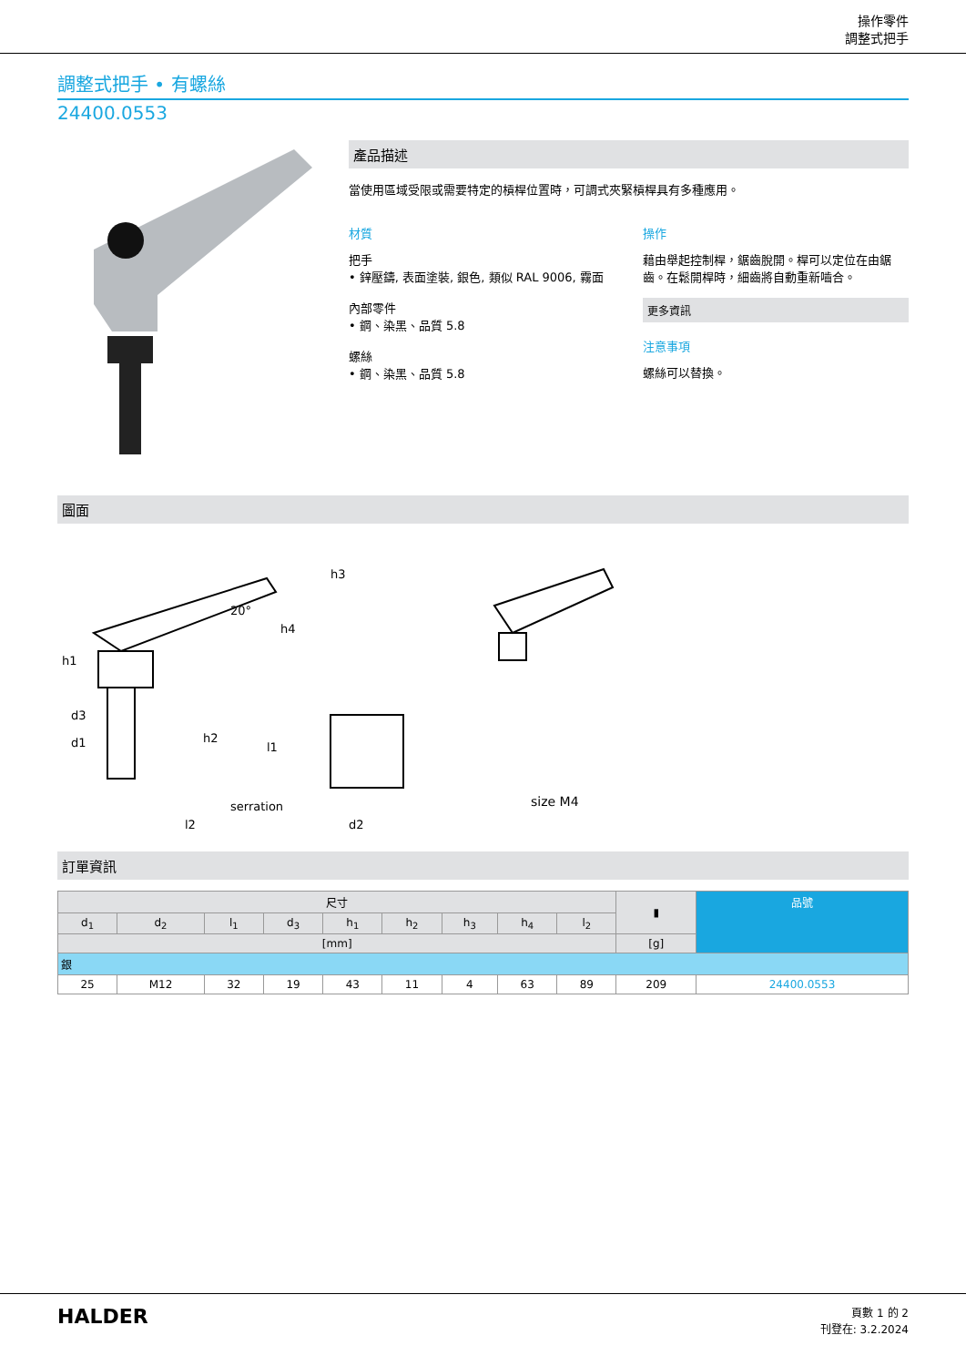操作零件
調整式把手
調整式把手 • 有螺絲
24400.0553
產品描述
當使用區域受限或需要特定的槓桿位置時，可調式夾緊槓桿具有多種應用。
材質
把手
• 鋅壓鑄, 表面塗裝, 銀色, 類似 RAL 9006, 霧面
內部零件
• 鋼、染黑、品質 5.8
螺絲
• 鋼、染黑、品質 5.8
操作
藉由舉起控制桿，鋸齒脫開。桿可以定位在由鋸齒。在鬆開桿時，細齒將自動重新嚙合。
更多資訊
注意事項
螺絲可以替換。
圖面
h1
d3
d1
h2
l1
h4
h3
20°
serration
size M4
l2
d2
訂單資訊
| 尺寸 | | | | | | | | | ▮ | 品號 |
| --- | --- | --- | --- | --- | --- | --- | --- | --- | --- | --- |
| d<sub>1</sub> | d<sub>2</sub> | l<sub>1</sub> | d<sub>3</sub> | h<sub>1</sub> | h<sub>2</sub> | h<sub>3</sub> | h<sub>4</sub> | l<sub>2</sub> | | |
| [mm] | | | | | | | | | [g] | |
| 銀 | | | | | | | | | | |
| 25 | M12 | 32 | 19 | 43 | 11 | 4 | 63 | 89 | 209 | 24400.0553 |
HALDER
頁數 1 的 2
刊登在: 3.2.2024